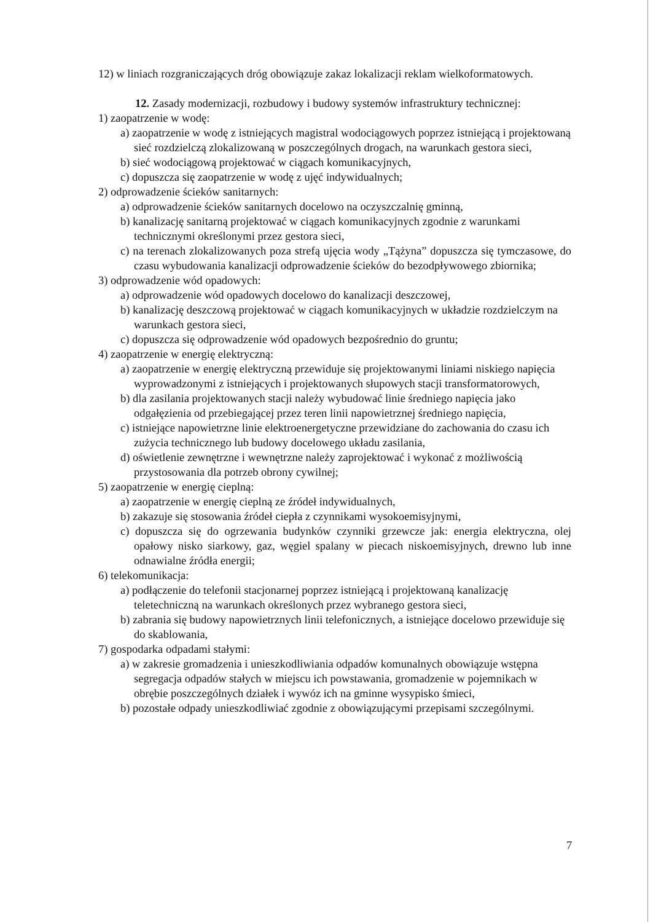12) w liniach rozgraniczających dróg obowiązuje zakaz lokalizacji reklam wielkoformatowych.
12. Zasady modernizacji, rozbudowy i budowy systemów infrastruktury technicznej:
1) zaopatrzenie w wodę:
a) zaopatrzenie w wodę z istniejących magistral wodociągowych poprzez istniejącą i projektowaną sieć rozdzielczą zlokalizowaną w poszczególnych drogach, na warunkach gestora sieci,
b) sieć wodociągową projektować w ciągach komunikacyjnych,
c) dopuszcza się zaopatrzenie w wodę z ujęć indywidualnych;
2) odprowadzenie ścieków sanitarnych:
a) odprowadzenie ścieków sanitarnych docelowo na oczyszczalnię gminną,
b) kanalizację sanitarną projektować w ciągach komunikacyjnych zgodnie z warunkami technicznymi określonymi przez gestora sieci,
c) na terenach zlokalizowanych poza strefą ujęcia wody „Tążyna” dopuszcza się tymczasowe, do czasu wybudowania kanalizacji odprowadzenie ścieków do bezodpływowego zbiornika;
3) odprowadzenie wód opadowych:
a) odprowadzenie wód opadowych docelowo do kanalizacji deszczowej,
b) kanalizację deszczową projektować w ciągach komunikacyjnych w układzie rozdzielczym na warunkach gestora sieci,
c) dopuszcza się odprowadzenie wód opadowych bezpośrednio do gruntu;
4) zaopatrzenie w energię elektryczną:
a) zaopatrzenie w energię elektryczną przewiduje się projektowanymi liniami niskiego napięcia wyprowadzonymi z istniejących i projektowanych słupowych stacji transformatorowych,
b) dla zasilania projektowanych stacji należy wybudować linie średniego napięcia jako odgałęzienia od przebiegającej przez teren linii napowietrznej średniego napięcia,
c) istniejące napowietrzne linie elektroenergetyczne przewidziane do zachowania do czasu ich zużycia technicznego lub budowy docelowego układu zasilania,
d) oświetlenie zewnętrzne i wewnętrzne należy zaprojektować i wykonać z możliwością przystosowania dla potrzeb obrony cywilnej;
5) zaopatrzenie w energię cieplną:
a) zaopatrzenie w energię cieplną ze źródeł indywidualnych,
b) zakazuje się stosowania źródeł ciepła z czynnikami wysokoemisyjnymi,
c) dopuszcza się do ogrzewania budynków czynniki grzewcze jak: energia elektryczna, olej opałowy nisko siarkowy, gaz, węgiel spalany w piecach niskoemisyjnych, drewno lub inne odnawialne źródła energii;
6) telekomunikacja:
a) podłączenie do telefonii stacjonarnej poprzez istniejącą i projektowaną kanalizację teletechniczną na warunkach określonych przez wybranego gestora sieci,
b) zabrania się budowy napowietrznych linii telefonicznych, a istniejące docelowo przewiduje się do skablowania,
7) gospodarka odpadami stałymi:
a) w zakresie gromadzenia i unieszkodliwiania odpadów komunalnych obowiązuje wstępna segregacja odpadów stałych w miejscu ich powstawania, gromadzenie w pojemnikach w obrębie poszczególnych działek i wywóz ich na gminne wysypisko śmieci,
b) pozostałe odpady unieszkodliwiać zgodnie z obowiązującymi przepisami szczególnymi.
7